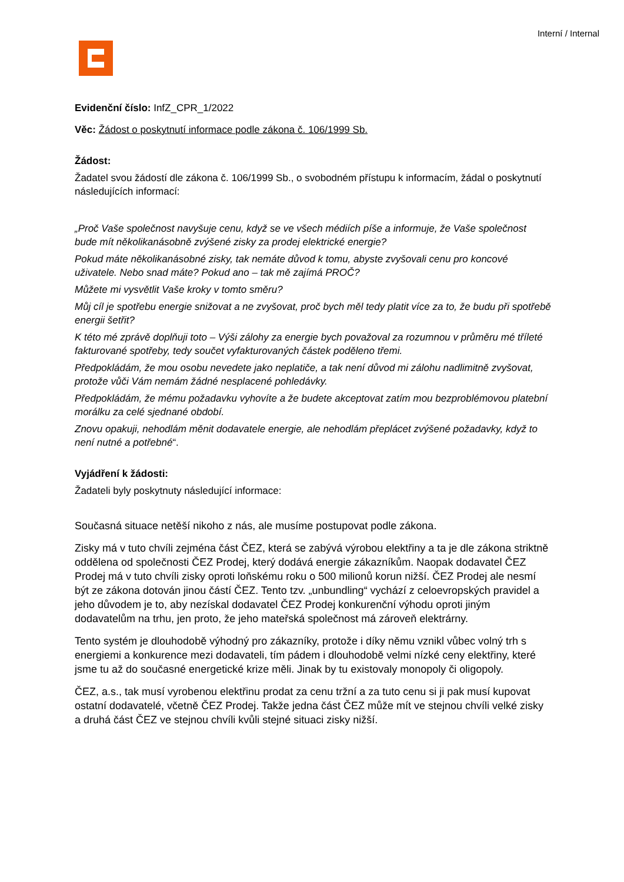Interní / Internal
Evidenční číslo: InfZ_CPR_1/2022
Věc: Žádost o poskytnutí informace podle zákona č. 106/1999 Sb.
Žádost:
Žadatel svou žádostí dle zákona č. 106/1999 Sb., o svobodném přístupu k informacím, žádal o poskytnutí následujících informací:
„Proč Vaše společnost navyšuje cenu, když se ve všech médiích píše a informuje, že Vaše společnost bude mít několikanásobně zvýšené zisky za prodej elektrické energie?
Pokud máte několikanásobné zisky, tak nemáte důvod k tomu, abyste zvyšovali cenu pro koncové uživatele. Nebo snad máte? Pokud ano – tak mě zajímá PROČ?
Můžete mi vysvětlit Vaše kroky v tomto směru?
Můj cíl je spotřebu energie snižovat a ne zvyšovat, proč bych měl tedy platit více za to, že budu při spotřebě energii šetřit?
K této mé zprávě doplňuji toto – Výši zálohy za energie bych považoval za rozumnou v průměru mé tříleté fakturované spotřeby, tedy součet vyfakturovaných částek poděleno třemi.
Předpokládám, že mou osobu nevedete jako neplatiče, a tak není důvod mi zálohu nadlimitně zvyšovat, protože vůči Vám nemám žádné nesplacené pohledávky.
Předpokládám, že mému požadavku vyhovíte a že budete akceptovat zatím mou bezproblémovou platební morálku za celé sjednané období.
Znovu opakuji, nehodlám měnit dodavatele energie, ale nehodlám přeplácet zvýšené požadavky, když to není nutné a potřebné“.
Vyjádření k žádosti:
Žadateli byly poskytnuty následující informace:
Současná situace netěší nikoho z nás, ale musíme postupovat podle zákona.
Zisky má v tuto chvíli zejména část ČEZ, která se zabývá výrobou elektřiny a ta je dle zákona striktně oddělena od společnosti ČEZ Prodej, který dodává energie zákazníkům. Naopak dodavatel ČEZ Prodej má v tuto chvíli zisky oproti loňskému roku o 500 milionů korun nižší. ČEZ Prodej ale nesmí být ze zákona dotován jinou částí ČEZ. Tento tzv. „unbundling“ vychází z celoevropských pravidel a jeho důvodem je to, aby nezískal dodavatel ČEZ Prodej konkurenční výhodu oproti jiným dodavatelům na trhu, jen proto, že jeho mateřská společnost má zároveň elektrárny.
Tento systém je dlouhodobě výhodný pro zákazníky, protože i díky němu vznikl vůbec volný trh s energiemi a konkurence mezi dodavateli, tím pádem i dlouhodobě velmi nízké ceny elektřiny, které jsme tu až do současné energetické krize měli. Jinak by tu existovaly monopoly či oligopoly.
ČEZ, a.s., tak musí vyrobenou elektřinu prodat za cenu tržní a za tuto cenu si ji pak musí kupovat ostatní dodavatelé, včetně ČEZ Prodej. Takže jedna část ČEZ může mít ve stejnou chvíli velké zisky a druhá část ČEZ ve stejnou chvíli kvůli stejné situaci zisky nižší.